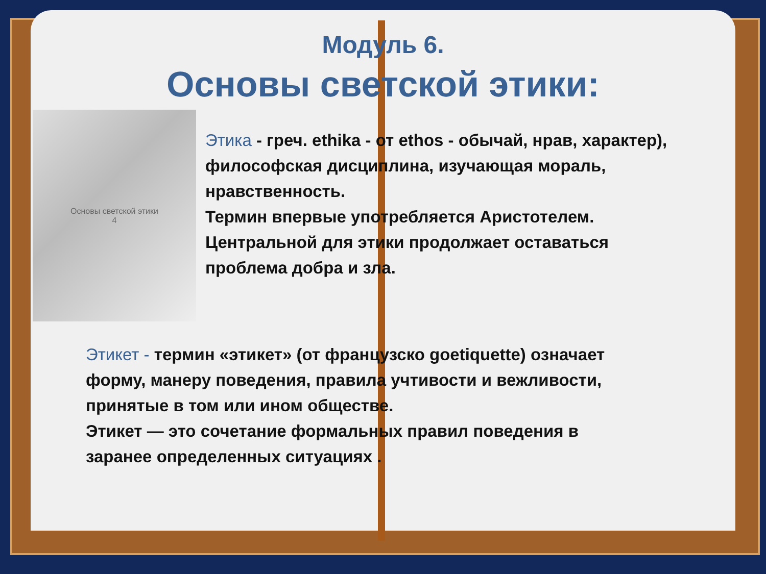Модуль 6.
Основы светской этики:
Основы светской этики
4
Этика - греч. ethika - от ethos - обычай, нрав, характер), философская дисциплина, изучающая мораль, нравственность.
Термин впервые употребляется Аристотелем. Центральной для этики продолжает оставаться проблема добра и зла.
Этикет - термин «этикет» (от французско goetiquette) означает форму, манеру поведения, правила учтивости и вежливости, принятые в том или ином обществе.
Этикет — это сочетание формальных правил поведения в заранее определенных ситуациях .